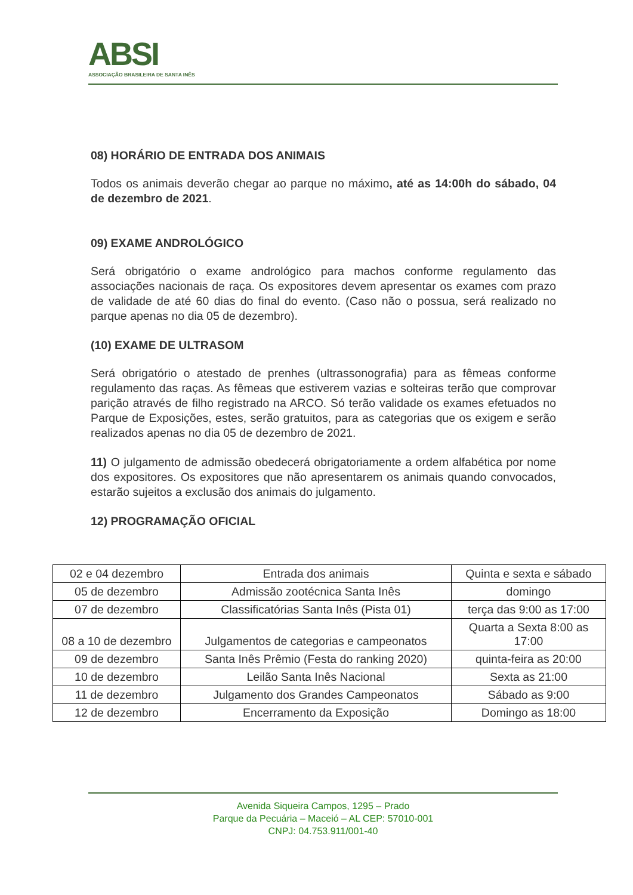ABSI
ASSOCIAÇÃO BRASILEIRA DE SANTA INÊS
08) HORÁRIO DE ENTRADA DOS ANIMAIS
Todos os animais deverão chegar ao parque no máximo, até as 14:00h do sábado, 04 de dezembro de 2021.
09) EXAME ANDROLÓGICO
Será obrigatório o exame andrológico para machos conforme regulamento das associações nacionais de raça. Os expositores devem apresentar os exames com prazo de validade de até 60 dias do final do evento. (Caso não o possua, será realizado no parque apenas no dia 05 de dezembro).
(10) EXAME DE ULTRASOM
Será obrigatório o atestado de prenhes (ultrassonografia) para as fêmeas conforme regulamento das raças. As fêmeas que estiverem vazias e solteiras terão que comprovar parição através de filho registrado na ARCO. Só terão validade os exames efetuados no Parque de Exposições, estes, serão gratuitos, para as categorias que os exigem e serão realizados apenas no dia 05 de dezembro de 2021.
11) O julgamento de admissão obedecerá obrigatoriamente a ordem alfabética por nome dos expositores. Os expositores que não apresentarem os animais quando convocados, estarão sujeitos a exclusão dos animais do julgamento.
12) PROGRAMAÇÃO OFICIAL
| 02 e 04 dezembro | Entrada dos animais | Quinta e sexta e sábado |
| 05 de dezembro | Admissão zootécnica Santa Inês | domingo |
| 07 de dezembro | Classificatórias Santa Inês (Pista 01) | terça das 9:00 as 17:00 |
| 08 a 10 de dezembro | Julgamentos de categorias e campeonatos | Quarta a Sexta 8:00 as 17:00 |
| 09 de dezembro | Santa Inês Prêmio (Festa do ranking 2020) | quinta-feira as 20:00 |
| 10 de dezembro | Leilão Santa Inês Nacional | Sexta as 21:00 |
| 11 de dezembro | Julgamento dos Grandes Campeonatos | Sábado as 9:00 |
| 12 de dezembro | Encerramento da Exposição | Domingo as 18:00 |
Avenida Siqueira Campos, 1295 – Prado
Parque da Pecuária – Maceió – AL CEP: 57010-001
CNPJ: 04.753.911/001-40